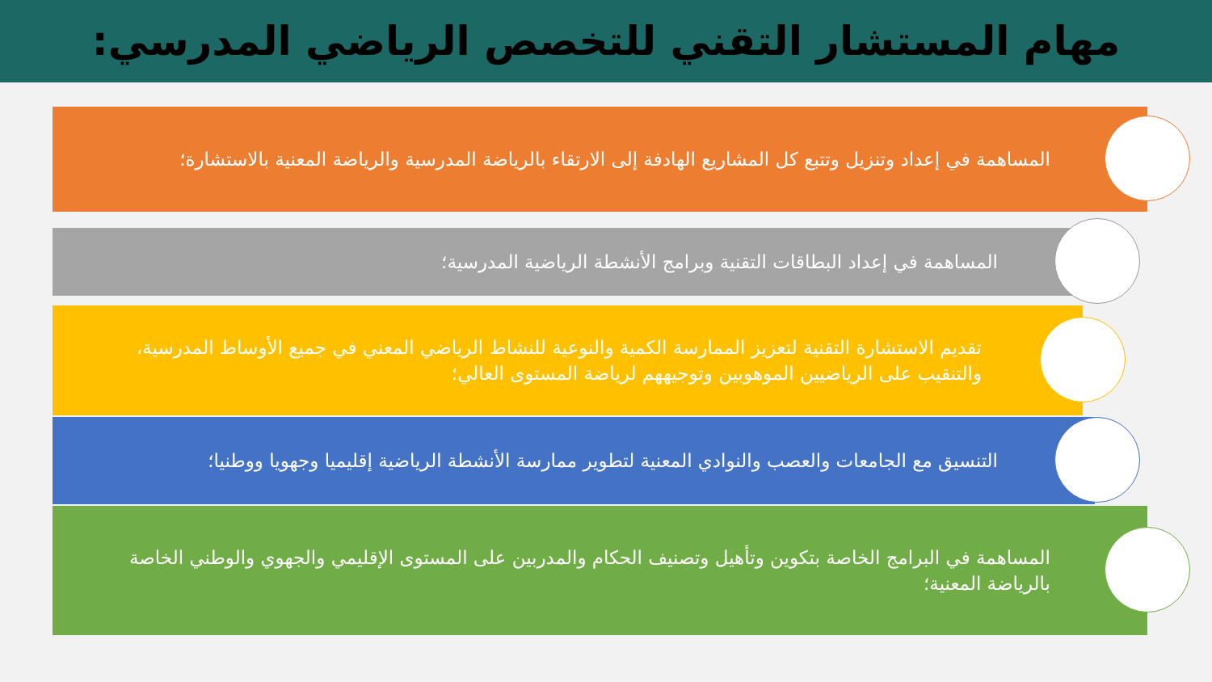مهام المستشار التقني للتخصص الرياضي المدرسي:
المساهمة في إعداد وتنزيل وتتبع كل المشاريع الهادفة إلى الارتقاء بالرياضة المدرسية والرياضة المعنية بالاستشارة؛
المساهمة في إعداد البطاقات التقنية وبرامج الأنشطة الرياضية المدرسية؛
تقديم الاستشارة التقنية لتعزيز الممارسة الكمية والنوعية للنشاط الرياضي المعني في جميع الأوساط المدرسية، والتنقيب على الرياضيين الموهوبين وتوجيههم لرياضة المستوى العالي؛
التنسيق مع الجامعات والعصب والنوادي المعنية لتطوير ممارسة الأنشطة الرياضية إقليميا وجهويا ووطنيا؛
المساهمة في البرامج الخاصة بتكوين وتأهيل وتصنيف الحكام والمدربين على المستوى الإقليمي والجهوي والوطني الخاصة بالرياضة المعنية؛